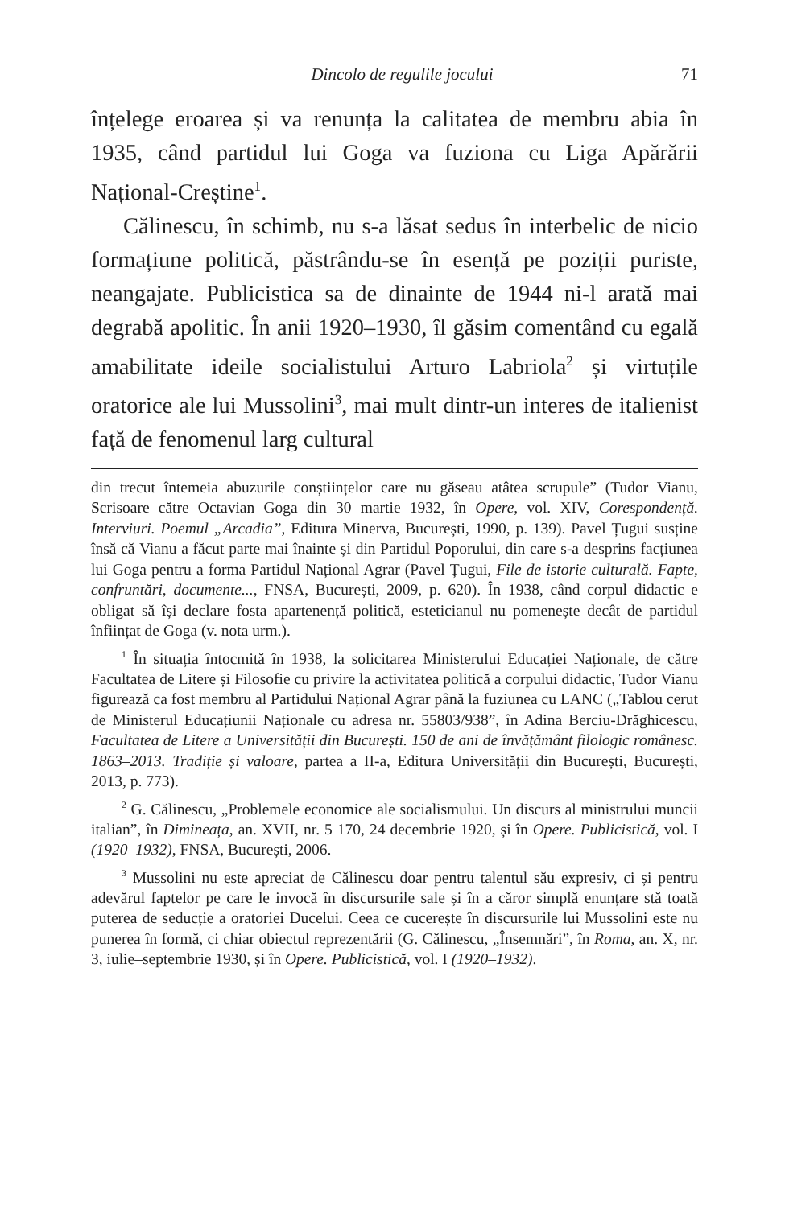Dincolo de regulile jocului 71
înțelege eroarea și va renunța la calitatea de membru abia în 1935, când partidul lui Goga va fuziona cu Liga Apă­rării Național-Creștine<sup>1</sup>.
Călinescu, în schimb, nu s-a lăsat sedus în interbelic de nicio formațiune politică, păstrându-se în esență pe pozi­ții puriste, neangajate. Publicistica sa de dinainte de 1944 ni-l arată mai degrabă apolitic. În anii 1920–1930, îl găsim comentând cu egală amabilitate ideile socialistului Arturo Labriola<sup>2</sup> și virtuțile oratorice ale lui Mussolini<sup>3</sup>, mai mult dintr-un interes de italienist față de fenomenul larg cultural
din trecut întemeia abuzurile conștiințelor care nu găseau atâtea scrupule” (Tudor Vianu, Scrisoare către Octavian Goga din 30 martie 1932, în Opere, vol. XIV, Corespondență. Interviuri. Poemul „Arcadia”, Editura Minerva, Bu­curești, 1990, p. 139). Pavel Țugui susține însă că Vianu a făcut parte mai înainte și din Partidul Poporului, din care s-a desprins facțiunea lui Goga pentru a forma Partidul Național Agrar (Pavel Țugui, File de istorie culturală. Fapte, confruntări, documente..., FNSA, București, 2009, p. 620). În 1938, când corpul didactic e obligat să își declare fosta apartenență politică, esteticianul nu pomenește decât de partidul înființat de Goga (v. nota urm.).
<sup>1</sup> În situația întocmită în 1938, la solicitarea Ministerului Educației Naționale, de către Facultatea de Litere și Filosofie cu privire la activita­tea politică a corpului didactic, Tudor Vianu figurează ca fost membru al Partidului Național Agrar până la fuziunea cu LANC („Tablou cerut de Ministerul Educațiunii Naționale cu adresa nr. 55803/938”, în Adina Berciu-Drăghicescu, Facultatea de Litere a Universității din București. 150 de ani de învățământ filologic românesc. 1863–2013. Tradiție și valoare, partea a II-a, Editura Universității din București, București, 2013, p. 773).
<sup>2</sup> G. Călinescu, „Problemele economice ale socialismului. Un dis­curs al ministrului muncii italian”, în Dimineața, an. XVII, nr. 5 170, 24 decembrie 1920, și în Opere. Publicistică, vol. I (1920–1932), FNSA, București, 2006.
<sup>3</sup> Mussolini nu este apreciat de Călinescu doar pentru talentul său expresiv, ci și pentru adevărul faptelor pe care le invocă în discursurile sale și în a căror simplă enunțare stă toată puterea de seducție a oratoriei Ducelui. Ceea ce cucerește în discursurile lui Mussolini este nu punerea în formă, ci chiar obiectul reprezentării (G. Călinescu, „Însemnări”, în Roma, an. X, nr. 3, iulie–septembrie 1930, și în Opere. Publicistică, vol. I (1920–1932).